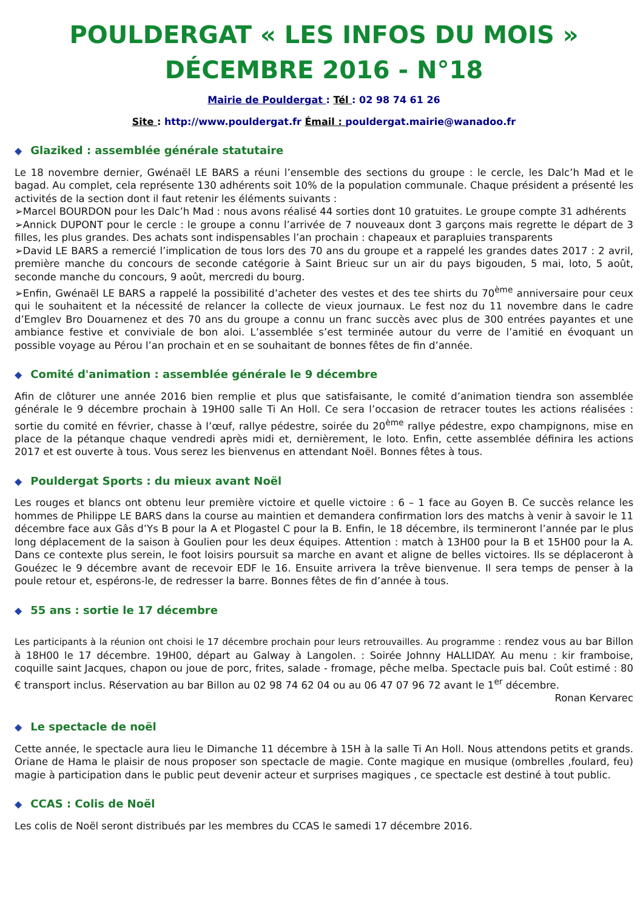POULDERGAT « LES INFOS DU MOIS »
DÉCEMBRE 2016 - N°18
Mairie de Pouldergat : Tél : 02 98 74 61 26
Site : http://www.pouldergat.fr Émail : pouldergat.mairie@wanadoo.fr
◆ Glaziked : assemblée générale statutaire
Le 18 novembre dernier, Gwénaël LE BARS a réuni l’ensemble des sections du groupe : le cercle, les Dalc’h Mad et le bagad. Au complet, cela représente 130 adhérents soit 10% de la population communale. Chaque président a présenté les activités de la section dont il faut retenir les éléments suivants :
➢Marcel BOURDON pour les Dalc’h Mad : nous avons réalisé 44 sorties dont 10 gratuites. Le groupe compte 31 adhérents
➢Annick DUPONT pour le cercle : le groupe a connu l’arrivée de 7 nouveaux dont 3 garçons mais regrette le départ de 3 filles, les plus grandes. Des achats sont indispensables l’an prochain : chapeaux et parapluies transparents
➢David LE BARS a remercié l’implication de tous lors des 70 ans du groupe et a rappelé les grandes dates 2017 : 2 avril, première manche du concours de seconde catégorie à Saint Brieuc sur un air du pays bigouden, 5 mai, loto, 5 août, seconde manche du concours, 9 août, mercredi du bourg.
➢Enfin, Gwénaël LE BARS a rappelé la possibilité d’acheter des vestes et des tee shirts du 70<sup>ème</sup> anniversaire pour ceux qui le souhaitent et la nécessité de relancer la collecte de vieux journaux. Le fest noz du 11 novembre dans le cadre d’Emglev Bro Douarnenez et des 70 ans du groupe a connu un franc succès avec plus de 300 entrées payantes et une ambiance festive et conviviale de bon aloi. L’assemblée s’est terminée autour du verre de l’amitié en évoquant un possible voyage au Pérou l’an prochain et en se souhaitant de bonnes fêtes de fin d’année.
◆ Comité d'animation : assemblée générale le 9 décembre
Afin de clôturer une année 2016 bien remplie et plus que satisfaisante, le comité d’animation tiendra son assemblée générale le 9 décembre prochain à 19H00 salle Ti An Holl. Ce sera l’occasion de retracer toutes les actions réalisées : sortie du comité en février, chasse à l’œuf, rallye pédestre, soirée du 20<sup>ème</sup> rallye pédestre, expo champignons, mise en place de la pétanque chaque vendredi après midi et, dernièrement, le loto. Enfin, cette assemblée définira les actions 2017 et est ouverte à tous. Vous serez les bienvenus en attendant Noël. Bonnes fêtes à tous.
◆ Pouldergat Sports : du mieux avant Noël
Les rouges et blancs ont obtenu leur première victoire et quelle victoire : 6 – 1 face au Goyen B. Ce succès relance les hommes de Philippe LE BARS dans la course au maintien et demandera confirmation lors des matchs à venir à savoir le 11 décembre face aux Gâs d’Ys B pour la A et Plogastel C pour la B. Enfin, le 18 décembre, ils termineront l’année par le plus long déplacement de la saison à Goulien pour les deux équipes. Attention : match à 13H00 pour la B et 15H00 pour la A. Dans ce contexte plus serein, le foot loisirs poursuit sa marche en avant et aligne de belles victoires. Ils se déplaceront à Gouézec le 9 décembre avant de recevoir EDF le 16. Ensuite arrivera la trêve bienvenue. Il sera temps de penser à la poule retour et, espérons-le, de redresser la barre. Bonnes fêtes de fin d’année à tous.
◆ 55 ans : sortie le 17 décembre
Les participants à la réunion ont choisi le 17 décembre prochain pour leurs retrouvailles. Au programme : rendez vous au bar Billon à 18H00 le 17 décembre. 19H00, départ au Galway à Langolen. : Soirée Johnny HALLIDAY. Au menu : kir framboise, coquille saint Jacques, chapon ou joue de porc, frites, salade - fromage, pêche melba. Spectacle puis bal. Coût estimé : 80 € transport inclus. Réservation au bar Billon au 02 98 74 62 04 ou au 06 47 07 96 72 avant le 1<sup>er</sup> décembre.
Ronan Kervarec
◆ Le spectacle de noël
Cette année, le spectacle aura lieu le Dimanche 11 décembre à 15H à la salle Ti An Holl. Nous attendons petits et grands. Oriane de Hama le plaisir de nous proposer son spectacle de magie. Conte magique en musique (ombrelles ,foulard, feu) magie à participation dans le public peut devenir acteur et surprises magiques , ce spectacle est destiné à tout public.
◆ CCAS : Colis de Noël
Les colis de Noël seront distribués par les membres du CCAS le samedi 17 décembre 2016.